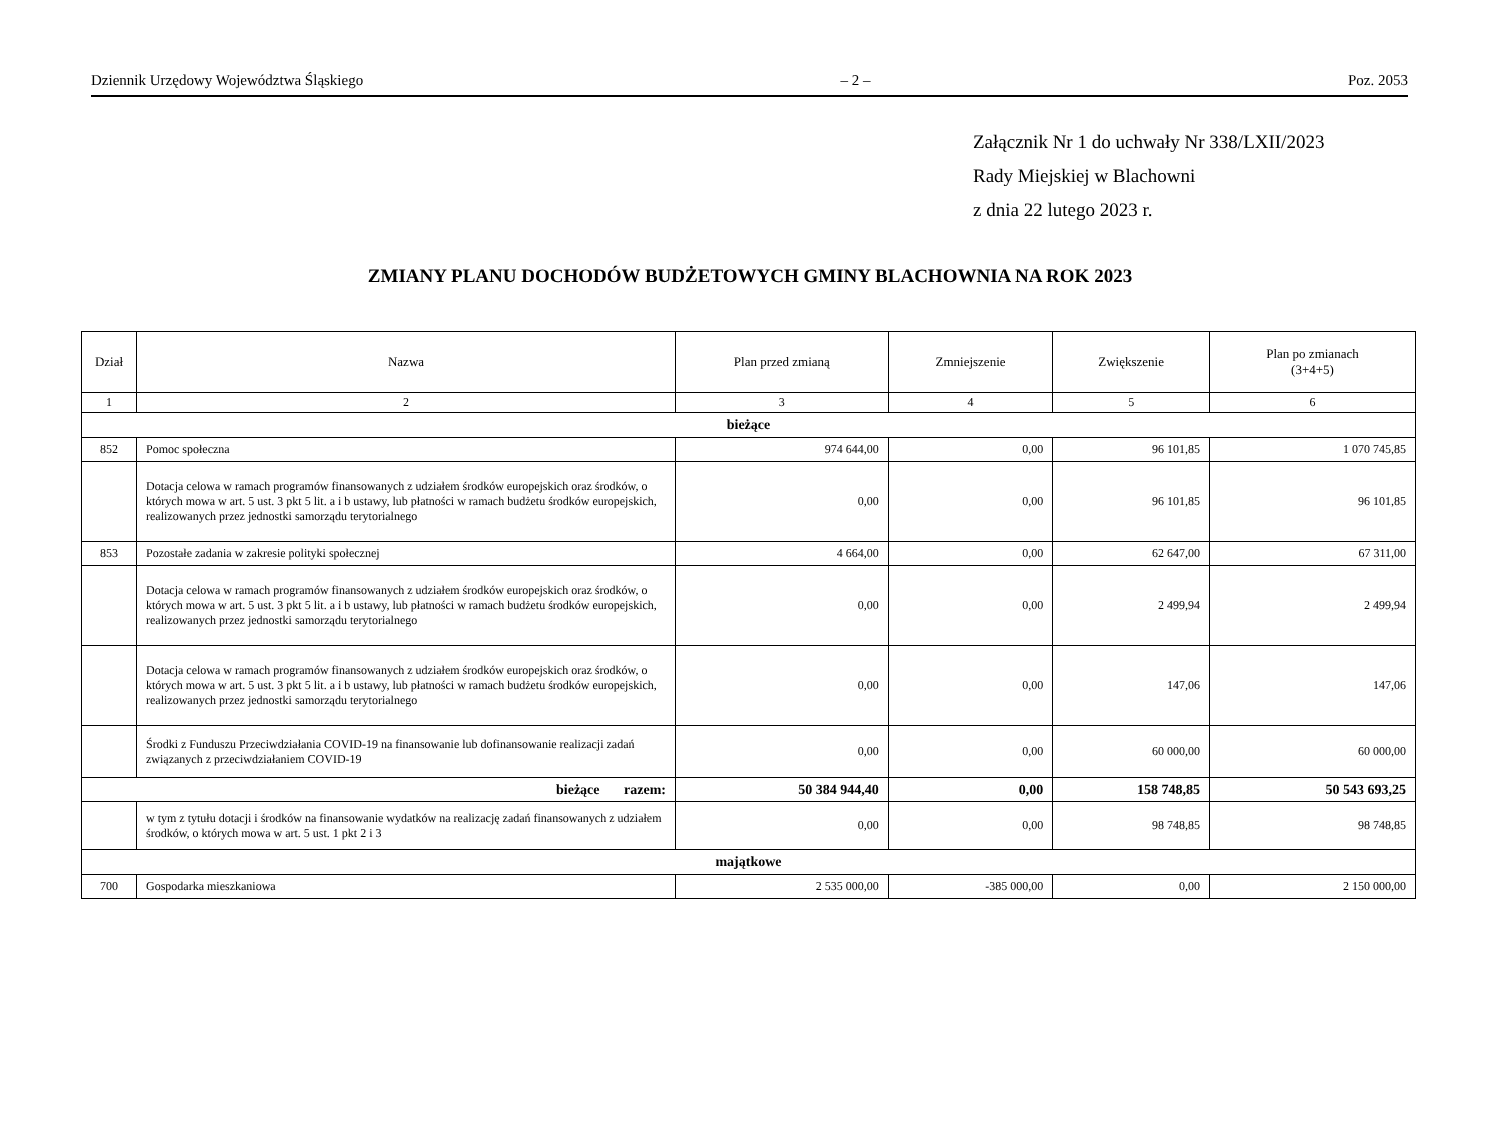Dziennik Urzędowy Województwa Śląskiego – 2 – Poz. 2053
Załącznik Nr 1 do uchwały Nr 338/LXII/2023
Rady Miejskiej w Blachowni
z dnia 22 lutego 2023 r.
ZMIANY PLANU DOCHODÓW BUDŻETOWYCH GMINY BLACHOWNIA NA ROK 2023
| Dział | Nazwa | Plan przed zmianą | Zmniejszenie | Zwiększenie | Plan po zmianach (3+4+5) |
| --- | --- | --- | --- | --- | --- |
| 1 | 2 | 3 | 4 | 5 | 6 |
| bieżące | | | | | |
| 852 | Pomoc społeczna | 974 644,00 | 0,00 | 96 101,85 | 1 070 745,85 |
| | Dotacja celowa w ramach programów finansowanych z udziałem środków europejskich oraz środków, o których mowa w art. 5 ust. 3 pkt 5 lit. a i b ustawy, lub płatności w ramach budżetu środków europejskich, realizowanych przez jednostki samorządu terytorialnego | 0,00 | 0,00 | 96 101,85 | 96 101,85 |
| 853 | Pozostałe zadania w zakresie polityki społecznej | 4 664,00 | 0,00 | 62 647,00 | 67 311,00 |
| | Dotacja celowa w ramach programów finansowanych z udziałem środków europejskich oraz środków, o których mowa w art. 5 ust. 3 pkt 5 lit. a i b ustawy, lub płatności w ramach budżetu środków europejskich, realizowanych przez jednostki samorządu terytorialnego | 0,00 | 0,00 | 2 499,94 | 2 499,94 |
| | Dotacja celowa w ramach programów finansowanych z udziałem środków europejskich oraz środków, o których mowa w art. 5 ust. 3 pkt 5 lit. a i b ustawy, lub płatności w ramach budżetu środków europejskich, realizowanych przez jednostki samorządu terytorialnego | 0,00 | 0,00 | 147,06 | 147,06 |
| | Środki z Funduszu Przeciwdziałania COVID-19 na finansowanie lub dofinansowanie realizacji zadań związanych z przeciwdziałaniem COVID-19 | 0,00 | 0,00 | 60 000,00 | 60 000,00 |
| bieżące razem: | | 50 384 944,40 | 0,00 | 158 748,85 | 50 543 693,25 |
| | w tym z tytułu dotacji i środków na finansowanie wydatków na realizację zadań finansowanych z udziałem środków, o których mowa w art. 5 ust. 1 pkt 2 i 3 | 0,00 | 0,00 | 98 748,85 | 98 748,85 |
| majątkowe | | | | | |
| 700 | Gospodarka mieszkaniowa | 2 535 000,00 | -385 000,00 | 0,00 | 2 150 000,00 |